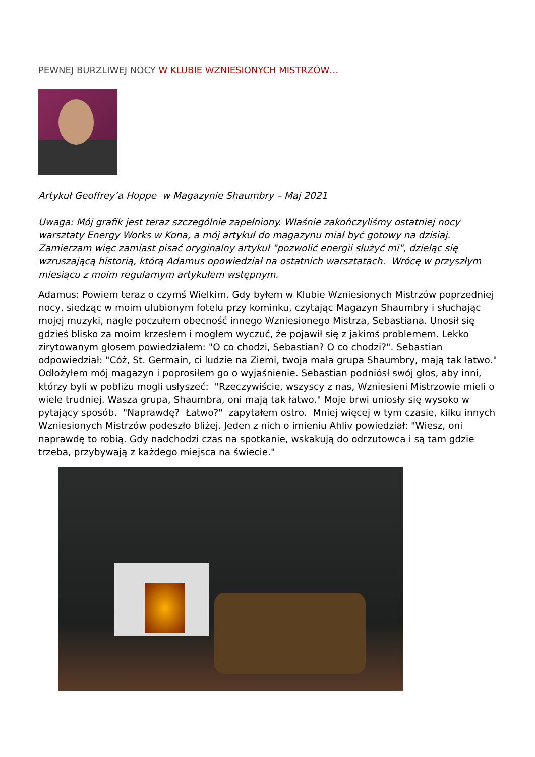PEWNEJ BURZLIWEJ NOCY W KLUBIE WZNIESIONYCH MISTRZÓW…
Artykuł Geoffrey’a Hoppe w Magazynie Shaumbry – Maj 2021
Uwaga: Mój grafik jest teraz szczególnie zapełniony. Właśnie zakończyliśmy ostatniej nocy warsztaty Energy Works w Kona, a mój artykuł do magazynu miał być gotowy na dzisiaj. Zamierzam więc zamiast pisać oryginalny artykuł "pozwolić energii służyć mi", dzieląc się wzruszającą historią, którą Adamus opowiedział na ostatnich warsztatach. Wrócę w przyszłym miesiącu z moim regularnym artykułem wstępnym.
Adamus: Powiem teraz o czymś Wielkim. Gdy byłem w Klubie Wzniesionych Mistrzów poprzedniej nocy, siedząc w moim ulubionym fotelu przy kominku, czytając Magazyn Shaumbry i słuchając mojej muzyki, nagle poczułem obecność innego Wzniesionego Mistrza, Sebastiana. Unosił się gdzieś blisko za moim krzesłem i mogłem wyczuć, że pojawił się z jakimś problemem. Lekko zirytowanym głosem powiedziałem: "O co chodzi, Sebastian? O co chodzi?". Sebastian odpowiedział: "Cóż, St. Germain, ci ludzie na Ziemi, twoja mała grupa Shaumbry, mają tak łatwo." Odłożyłem mój magazyn i poprosiłem go o wyjaśnienie. Sebastian podniósł swój głos, aby inni, którzy byli w pobliżu mogli usłyszeć: "Rzeczywiście, wszyscy z nas, Wzniesieni Mistrzowie mieli o wiele trudniej. Wasza grupa, Shaumbra, oni mają tak łatwo." Moje brwi uniosły się wysoko w pytający sposób. "Naprawdę? Łatwo?" zapytałem ostro. Mniej więcej w tym czasie, kilku innych Wzniesionych Mistrzów podeszło bliżej. Jeden z nich o imieniu Ahliv powiedział: "Wiesz, oni naprawdę to robią. Gdy nadchodzi czas na spotkanie, wskakują do odrzutowca i są tam gdzie trzeba, przybywają z każdego miejsca na świecie."